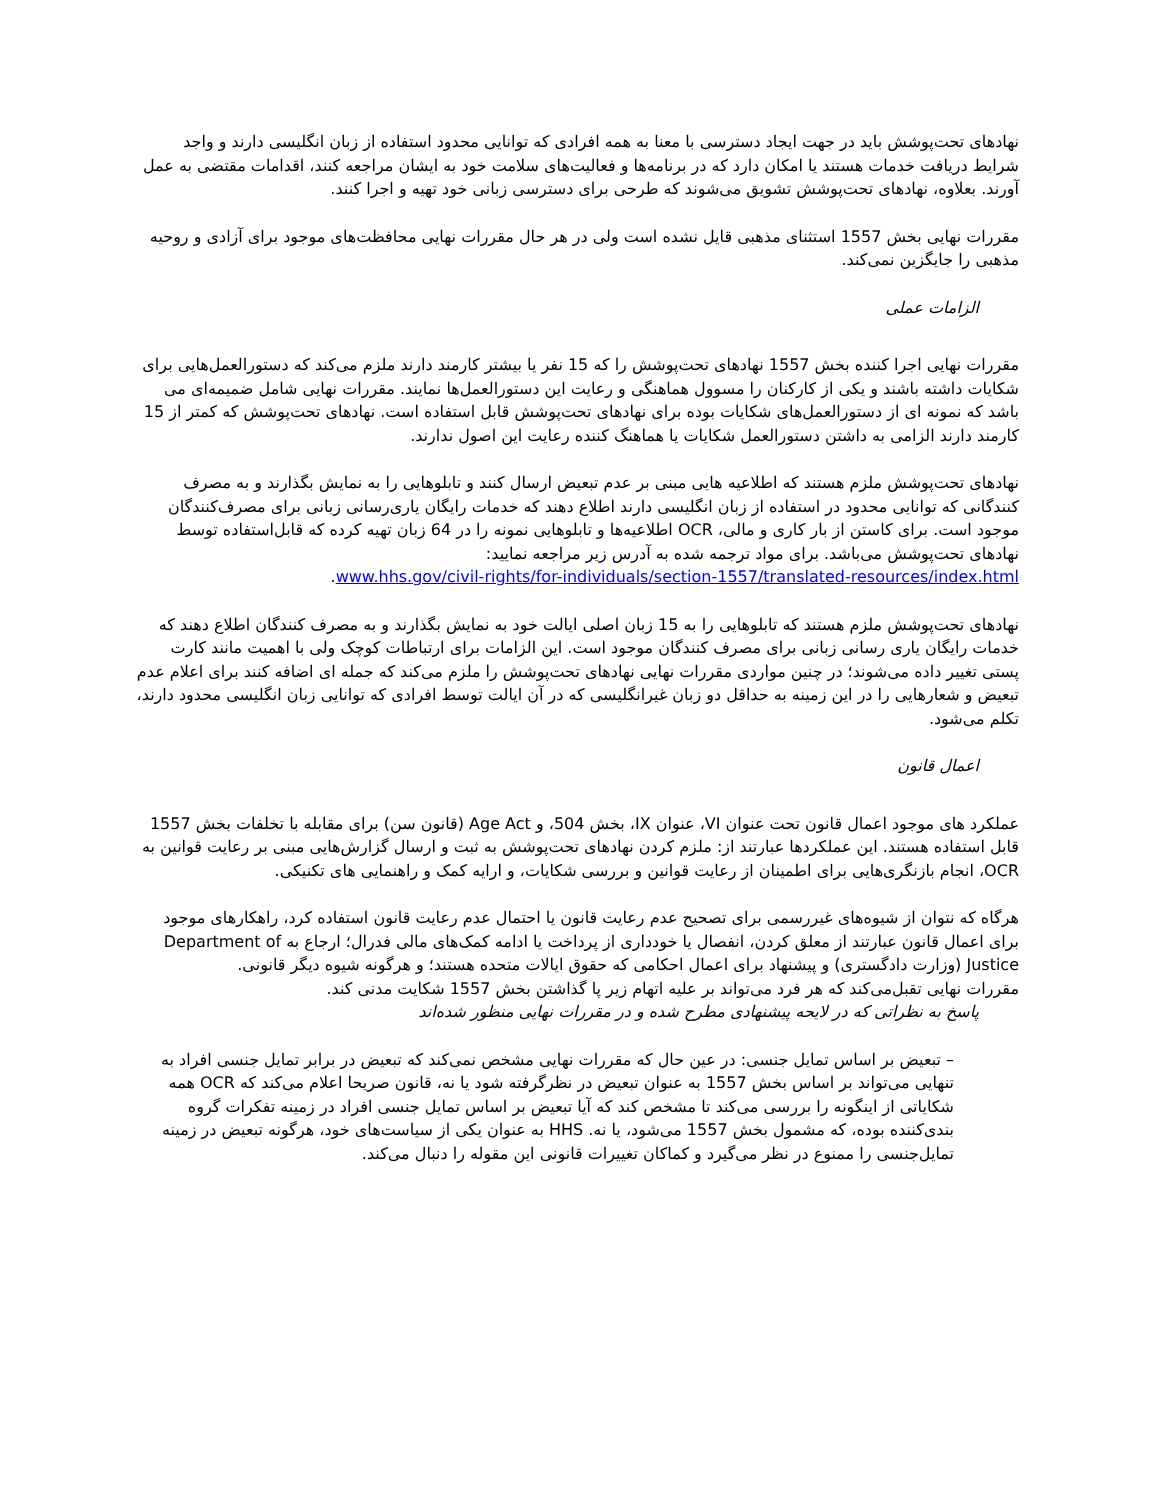نهادهای تحت‌پوشش باید در جهت ایجاد دسترسی با معنا به همه افرادی که توانایی محدود استفاده از زبان انگلیسی دارند و واجد شرایط دریافت خدمات هستند یا امکان دارد که در برنامه‌ها و فعالیت‌های سلامت خود به ایشان مراجعه کنند، اقدامات مقتضی به عمل آورند. بعلاوه، نهادهای تحت‌پوشش تشویق می‌شوند که طرحی برای دسترسی زبانی خود تهیه و اجرا کنند.
مقررات نهایی بخش 1557 استثنای مذهبی قایل نشده است ولی در هر حال مقررات نهایی محافظت‌های موجود برای آزادی و روحیه مذهبی را جایگزین نمی‌کند.
الزامات عملی
مقررات نهایی اجرا کننده بخش 1557 نهادهای تحت‌پوشش را که 15 نفر یا بیشتر کارمند دارند ملزم می‌کند که دستورالعمل‌هایی برای شکایات داشته باشند و یکی از کارکنان را مسوول هماهنگی و رعایت این دستورالعمل‌ها نمایند. مقررات نهایی شامل ضمیمه‌ای می باشد که نمونه ای از دستورالعمل‌های شکایات بوده برای نهادهای تحت‌پوشش قابل استفاده است. نهادهای تحت‌پوشش که کمتر از 15 کارمند دارند الزامی به داشتن دستورالعمل شکایات یا هماهنگ کننده رعایت این اصول ندارند.
نهادهای تحت‌پوشش ملزم هستند که اطلاعیه هایی مبنی بر عدم تبعیض ارسال کنند و تابلوهایی را به نمایش بگذارند و به مصرف کنندگانی که توانایی محدود در استفاده از زبان انگلیسی دارند اطلاع دهند که خدمات رایگان یاری‌رسانی زبانی برای مصرف‌کنندگان موجود است. برای کاستن از بار کاری و مالی، OCR اطلاعیه‌ها و تابلوهایی نمونه را در 64 زبان تهیه کرده که قابل‌استفاده توسط نهادهای تحت‌پوشش می‌باشد. برای مواد ترجمه شده به آدرس زیر مراجعه نمایید:
www.hhs.gov/civil-rights/for-individuals/section-1557/translated-resources/index.html.
نهادهای تحت‌پوشش ملزم هستند که تابلوهایی را به 15 زبان اصلی ایالت خود به نمایش بگذارند و به مصرف کنندگان اطلاع دهند که خدمات رایگان یاری رسانی زبانی برای مصرف کنندگان موجود است. این الزامات برای ارتباطات کوچک ولی با اهمیت مانند کارت پستی تغییر داده می‌شوند؛ در چنین مواردی مقررات نهایی نهادهای تحت‌پوشش را ملزم می‌کند که جمله ای اضافه کنند برای اعلام عدم تبعیض و شعارهایی را در این زمینه به حداقل دو زبان غیرانگلیسی که در آن ایالت توسط افرادی که توانایی زبان انگلیسی محدود دارند، تکلم می‌شود.
اعمال قانون
عملکرد های موجود اعمال قانون تحت عنوان VI، عنوان IX، بخش 504، و Age Act (قانون سن) برای مقابله با تخلفات بخش 1557 قابل استفاده هستند. این عملکردها عبارتند از: ملزم کردن نهادهای تحت‌پوشش به ثبت و ارسال گزارش‌هایی مبنی بر رعایت قوانین به OCR، انجام بازنگری‌هایی برای اطمینان از رعایت قوانین و بررسی شکایات، و ارایه کمک و راهنمایی های تکنیکی.
هرگاه که نتوان از شیوه‌های غیررسمی برای تصحیح عدم رعایت قانون یا احتمال عدم رعایت قانون استفاده کرد، راهکارهای موجود برای اعمال قانون عبارتند از معلق کردن، انفصال یا خودداری از پرداخت یا ادامه کمک‌های مالی فدرال؛ ارجاع به Department of Justice (وزارت دادگستری) و پیشنهاد برای اعمال احکامی که حقوق ایالات متحده هستند؛ و هرگونه شیوه دیگر قانونی.
مقررات نهایی تقبل‌می‌کند که هر فرد می‌تواند بر علیه اتهام زیر پا گذاشتن بخش 1557 شکایت مدنی کند.
پاسخ به نظراتی که در لایحه پیشنهادی مطرح شده و در مقررات نهایی منظور شده‌اند
– تبعیض بر اساس تمایل جنسی: در عین حال که مقررات نهایی مشخص نمی‌کند که تبعیض در برابر تمایل جنسی افراد به تنهایی می‌تواند بر اساس بخش 1557 به عنوان تبعیض در نظرگرفته شود یا نه، قانون صریحا اعلام می‌کند که OCR همه شکایاتی از اینگونه را بررسی می‌کند تا مشخص کند که آیا تبعیض بر اساس تمایل جنسی افراد در زمینه تفکرات گروه بندی‌کننده بوده، که مشمول بخش 1557 می‌شود، یا نه. HHS به عنوان یکی از سیاست‌های خود، هرگونه تبعیض در زمینه تمایل‌جنسی را ممنوع در نظر می‌گیرد و کماکان تغییرات قانونی این مقوله را دنبال می‌کند.